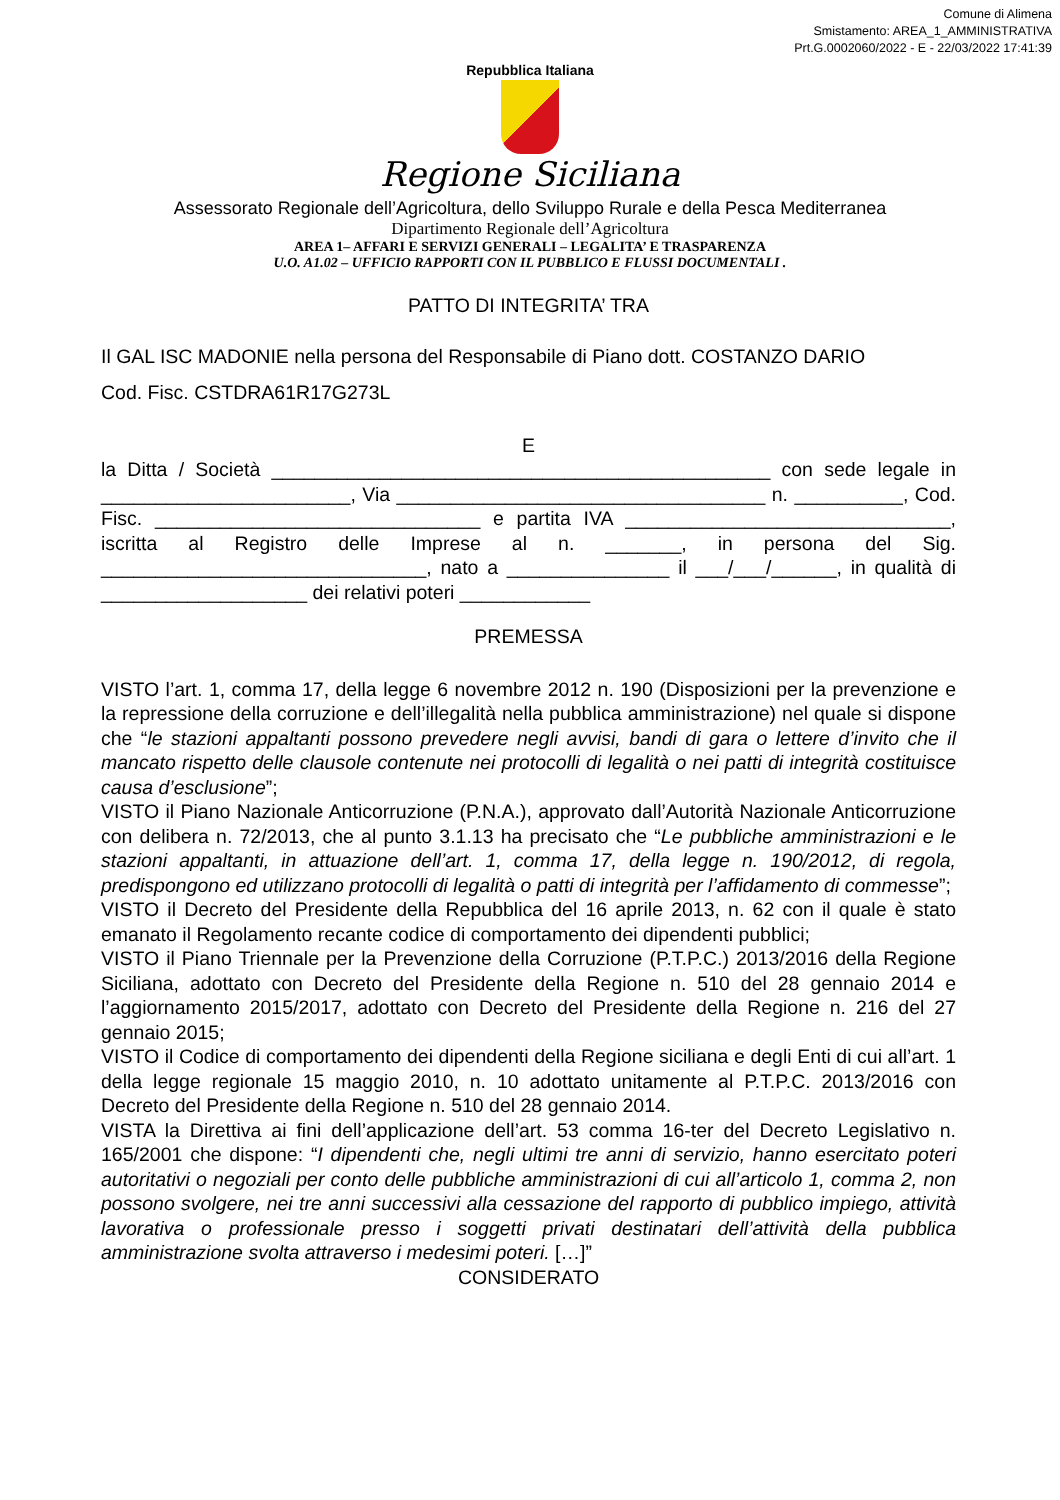Comune di Alimena
Smistamento: AREA_1_AMMINISTRATIVA
Prt.G.0002060/2022 - E - 22/03/2022 17:41:39
Repubblica Italiana
Regione Siciliana
Assessorato Regionale dell’Agricoltura, dello Sviluppo Rurale e della Pesca Mediterranea
Dipartimento Regionale dell’Agricoltura
AREA 1– AFFARI E SERVIZI GENERALI – LEGALITA’ E TRASPARENZA
U.O. A1.02 – UFFICIO RAPPORTI CON IL PUBBLICO E FLUSSI DOCUMENTALI .
PATTO DI INTEGRITA’ TRA
Il GAL ISC MADONIE nella persona del Responsabile di Piano dott. COSTANZO DARIO
Cod. Fisc. CSTDRA61R17G273L
E
la Ditta / Società ______________________________________________ con sede legale in _______________________, Via __________________________________ n. __________, Cod. Fisc. ______________________________ e partita IVA ______________________________, iscritta al Registro delle Imprese al n. _______, in persona del Sig. ______________________________, nato a _______________ il ___/___/______, in qualità di ___________________ dei relativi poteri ____________
PREMESSA
VISTO l’art. 1, comma 17, della legge 6 novembre 2012 n. 190 (Disposizioni per la prevenzione e la repressione della corruzione e dell’illegalità nella pubblica amministrazione) nel quale si dispone che “le stazioni appaltanti possono prevedere negli avvisi, bandi di gara o lettere d’invito che il mancato rispetto delle clausole contenute nei protocolli di legalità o nei patti di integrità costituisce causa d’esclusione”;
VISTO il Piano Nazionale Anticorruzione (P.N.A.), approvato dall’Autorità Nazionale Anticorruzione con delibera n. 72/2013, che al punto 3.1.13 ha precisato che “Le pubbliche amministrazioni e le stazioni appaltanti, in attuazione dell’art. 1, comma 17, della legge n. 190/2012, di regola, predispongono ed utilizzano protocolli di legalità o patti di integrità per l’affidamento di commesse”;
VISTO il Decreto del Presidente della Repubblica del 16 aprile 2013, n. 62 con il quale è stato emanato il Regolamento recante codice di comportamento dei dipendenti pubblici;
VISTO il Piano Triennale per la Prevenzione della Corruzione (P.T.P.C.) 2013/2016 della Regione Siciliana, adottato con Decreto del Presidente della Regione n. 510 del 28 gennaio 2014 e l’aggiornamento 2015/2017, adottato con Decreto del Presidente della Regione n. 216 del 27 gennaio 2015;
VISTO il Codice di comportamento dei dipendenti della Regione siciliana e degli Enti di cui all’art. 1 della legge regionale 15 maggio 2010, n. 10 adottato unitamente al P.T.P.C. 2013/2016 con Decreto del Presidente della Regione n. 510 del 28 gennaio 2014.
VISTA la Direttiva ai fini dell’applicazione dell’art. 53 comma 16-ter del Decreto Legislativo n. 165/2001 che dispone: “I dipendenti che, negli ultimi tre anni di servizio, hanno esercitato poteri autoritativi o negoziali per conto delle pubbliche amministrazioni di cui all’articolo 1, comma 2, non possono svolgere, nei tre anni successivi alla cessazione del rapporto di pubblico impiego, attività lavorativa o professionale presso i soggetti privati destinatari dell’attività della pubblica amministrazione svolta attraverso i medesimi poteri. […]”
CONSIDERATO